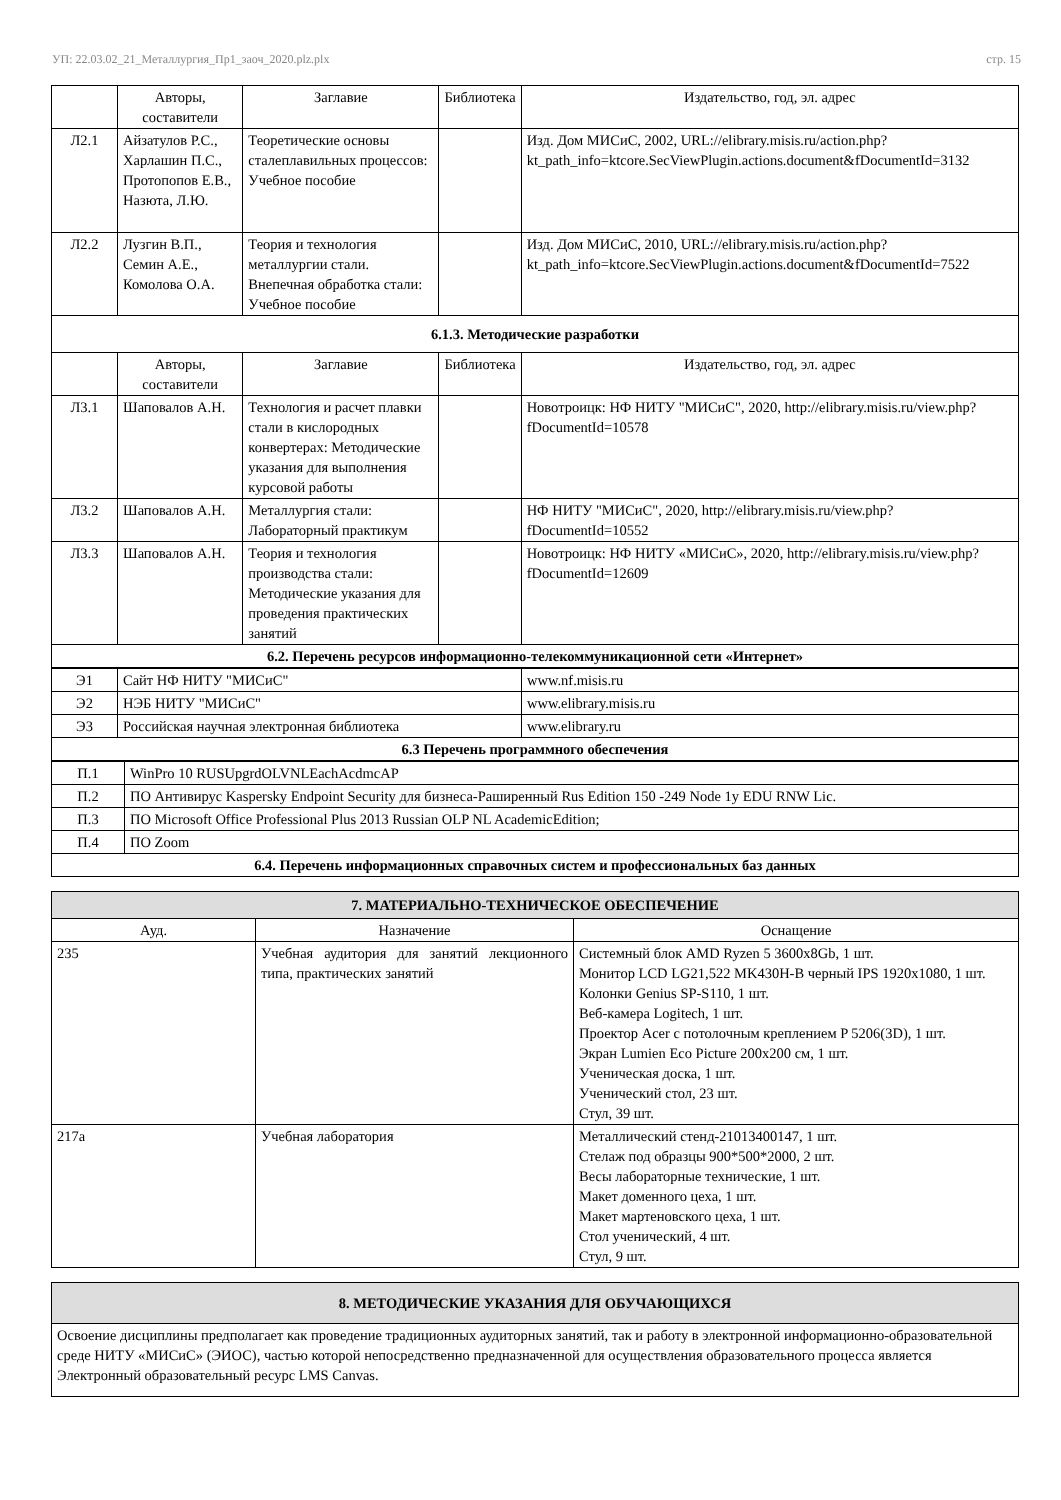УП: 22.03.02_21_Металлургия_Пр1_заоч_2020.plz.plx стр. 15
| | Авторы, составители | Заглавие | Библиотека | Издательство, год, эл. адрес |
| --- | --- | --- | --- | --- |
| Л2.1 | Айзатулов Р.С., Харлашин П.С., Протопопов Е.В., Назюта, Л.Ю. | Теоретические основы сталеплавильных процессов: Учебное пособие | | Изд. Дом МИСиС, 2002, URL://elibrary.misis.ru/action.php? kt_path_info=ktcore.SecViewPlugin.actions.document&fDocumentId=3132 |
| Л2.2 | Лузгин В.П., Семин А.Е., Комолова О.А. | Теория и технология металлургии стали. Внепечная обработка стали: Учебное пособие | | Изд. Дом МИСиС, 2010, URL://elibrary.misis.ru/action.php? kt_path_info=ktcore.SecViewPlugin.actions.document&fDocumentId=7522 |
| 6.1.3. Методические разработки | | | | |
| | Авторы, составители | Заглавие | Библиотека | Издательство, год, эл. адрес |
| Л3.1 | Шаповалов А.Н. | Технология и расчет плавки стали в кислородных конвертерах: Методические указания для выполнения курсовой работы | | Новотроицк: НФ НИТУ "МИСиС", 2020, http://elibrary.misis.ru/view.php? fDocumentId=10578 |
| Л3.2 | Шаповалов А.Н. | Металлургия стали: Лабораторный практикум | | НФ НИТУ "МИСиС", 2020, http://elibrary.misis.ru/view.php? fDocumentId=10552 |
| Л3.3 | Шаповалов А.Н. | Теория и технология производства стали: Методические указания для проведения практических занятий | | Новотроицк: НФ НИТУ «МИСиС», 2020, http://elibrary.misis.ru/view.php? fDocumentId=12609 |
| 6.2. Перечень ресурсов информационно-телекоммуникационной сети «Интернет» | | | | |
| Э1 | Сайт НФ НИТУ "МИСиС" | www.nf.misis.ru |
| Э2 | НЭБ НИТУ "МИСиС" | www.elibrary.misis.ru |
| Э3 | Российская научная электронная библиотека | www.elibrary.ru |
| 6.3 Перечень программного обеспечения | | |
| П.1 | WinPro 10 RUSUpgrdOLVNLEachAcdmcAP |
| П.2 | ПО Антивирус Kaspersky Endpoint Security для бизнеса-Раширенный Rus Edition 150 -249 Node 1y EDU RNW Lic. |
| П.3 | ПО Microsoft Office Professional Plus 2013 Russian OLP NL AcademicEdition; |
| П.4 | ПО Zoom |
| 6.4. Перечень информационных справочных систем и профессиональных баз данных | |
| 7. МАТЕРИАЛЬНО-ТЕХНИЧЕСКОЕ ОБЕСПЕЧЕНИЕ | | |
| Ауд. | Назначение | Оснащение |
| 235 | Учебная аудитория для занятий лекционного типа, практических занятий | Системный блок AMD Ryzen 5 3600x8Gb, 1 шт. Монитор LCD LG21,522 MK430H-B черный IPS 1920x1080, 1 шт. Колонки Genius SP-S110, 1 шт. Веб-камера Logitech, 1 шт. Проектор Acer с потолочным креплением P 5206(3D), 1 шт. Экран Lumien Eco Picture 200x200 см, 1 шт. Ученическая доска, 1 шт. Ученический стол, 23 шт. Стул, 39 шт. |
| 217а | Учебная лаборатория | Металлический стенд-21013400147, 1 шт. Стелаж под образцы 900*500*2000, 2 шт. Весы лабораторные технические, 1 шт. Макет доменного цеха, 1 шт. Макет мартеновского цеха, 1 шт. Стол ученический, 4 шт. Стул, 9 шт. |
| 8. МЕТОДИЧЕСКИЕ УКАЗАНИЯ ДЛЯ ОБУЧАЮЩИХСЯ |
| Освоение дисциплины предполагает как проведение традиционных аудиторных занятий, так и работу в электронной информационно-образовательной среде НИТУ «МИСиС» (ЭИОС), частью которой непосредственно предназначенной для осуществления образовательного процесса является Электронный образовательный ресурс LMS Canvas. |